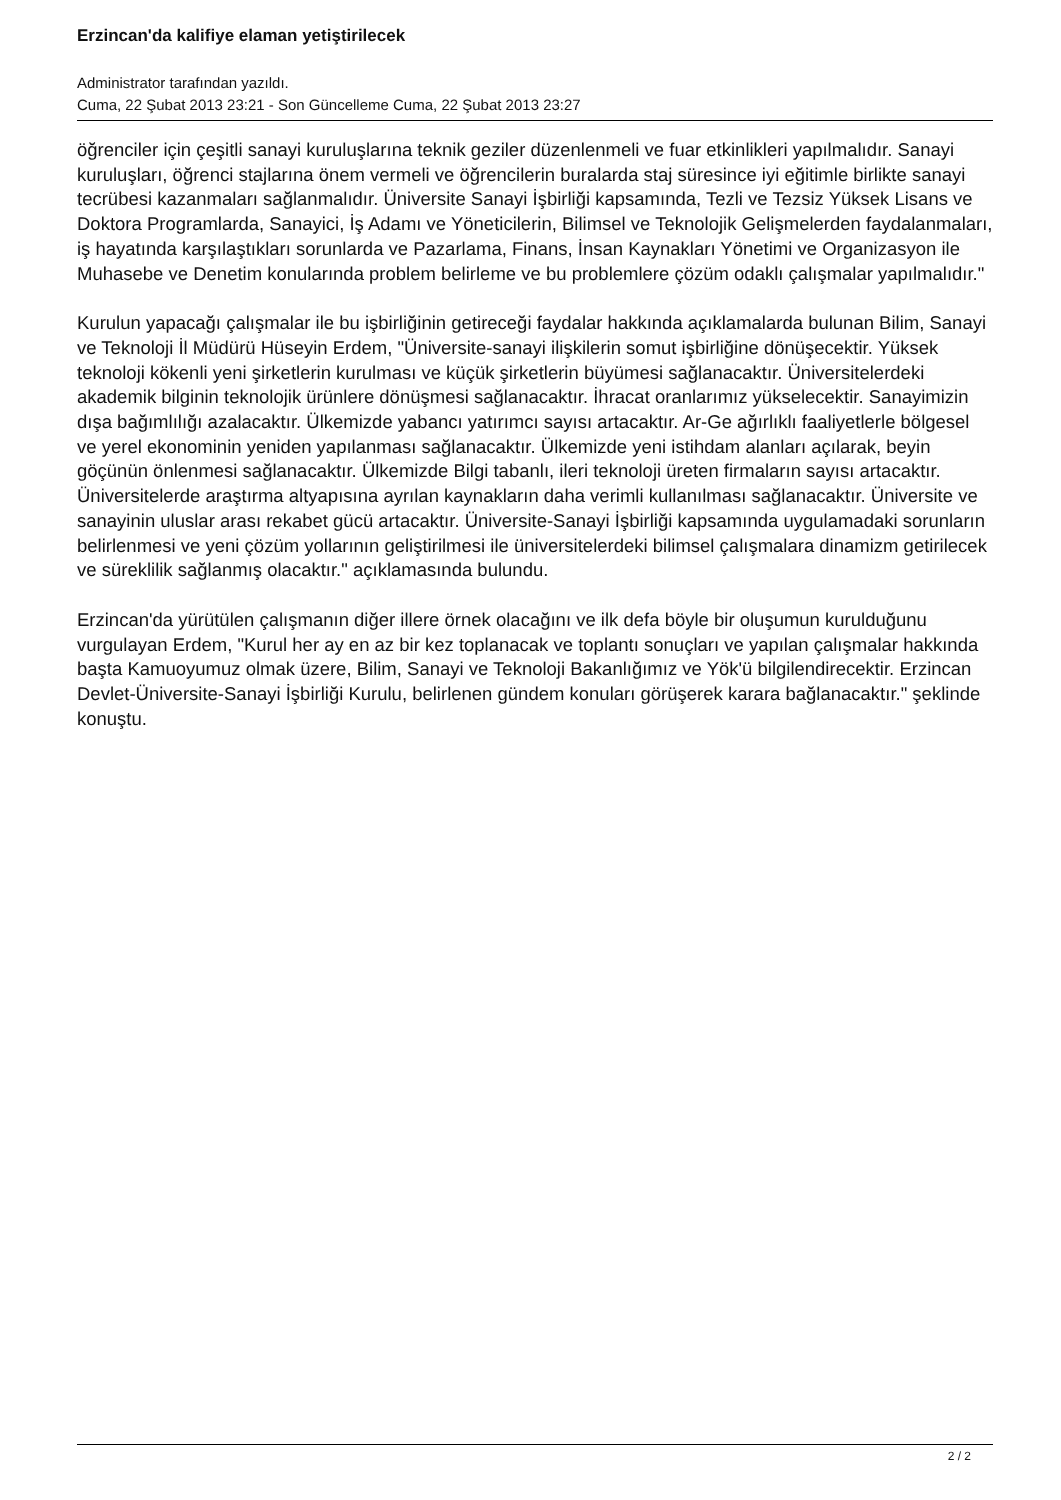Erzincan'da kalifiye elaman yetiştirilecek
Administrator tarafından yazıldı.
Cuma, 22 Şubat 2013 23:21 - Son Güncelleme Cuma, 22 Şubat 2013 23:27
öğrenciler için çeşitli sanayi kuruluşlarına teknik geziler düzenlenmeli ve fuar etkinlikleri yapılmalıdır. Sanayi kuruluşları, öğrenci stajlarına önem vermeli ve öğrencilerin buralarda staj süresince iyi eğitimle birlikte sanayi tecrübesi kazanmaları sağlanmalıdır. Üniversite Sanayi İşbirliği kapsamında, Tezli ve Tezsiz Yüksek Lisans ve Doktora Programlarda, Sanayici, İş Adamı ve Yöneticilerin, Bilimsel ve Teknolojik Gelişmelerden faydalanmaları, iş hayatında karşılaştıkları sorunlarda ve Pazarlama, Finans, İnsan Kaynakları Yönetimi ve Organizasyon ile Muhasebe ve Denetim konularında problem belirleme ve bu problemlere çözüm odaklı çalışmalar yapılmalıdır."
Kurulun yapacağı çalışmalar ile bu işbirliğinin getireceği faydalar hakkında açıklamalarda bulunan Bilim, Sanayi ve Teknoloji İl Müdürü Hüseyin Erdem, "Üniversite-sanayi ilişkilerin somut işbirliğine dönüşecektir. Yüksek teknoloji kökenli yeni şirketlerin kurulması ve küçük şirketlerin büyümesi sağlanacaktır. Üniversitelerdeki akademik bilginin teknolojik ürünlere dönüşmesi sağlanacaktır. İhracat oranlarımız yükselecektir. Sanayimizin dışa bağımlılığı azalacaktır. Ülkemizde yabancı yatırımcı sayısı artacaktır. Ar-Ge ağırlıklı faaliyetlerle bölgesel ve yerel ekonominin yeniden yapılanması sağlanacaktır. Ülkemizde yeni istihdam alanları açılarak, beyin göçünün önlenmesi sağlanacaktır. Ülkemizde Bilgi tabanlı, ileri teknoloji üreten firmaların sayısı artacaktır. Üniversitelerde araştırma altyapısına ayrılan kaynakların daha verimli kullanılması sağlanacaktır. Üniversite ve sanayinin uluslar arası rekabet gücü artacaktır. Üniversite-Sanayi İşbirliği kapsamında uygulamadaki sorunların belirlenmesi ve yeni çözüm yollarının geliştirilmesi ile üniversitelerdeki bilimsel çalışmalara dinamizm getirilecek ve süreklilik sağlanmış olacaktır." açıklamasında bulundu.
Erzincan'da yürütülen çalışmanın diğer illere örnek olacağını ve ilk defa böyle bir oluşumun kurulduğunu vurgulayan Erdem, "Kurul her ay en az bir kez toplanacak ve toplantı sonuçları ve yapılan çalışmalar hakkında başta Kamuoyumuz olmak üzere, Bilim, Sanayi ve Teknoloji Bakanlığımız ve Yök'ü bilgilendirecektir. Erzincan Devlet-Üniversite-Sanayi İşbirliği Kurulu, belirlenen gündem konuları görüşerek karara bağlanacaktır." şeklinde konuştu.
2 / 2